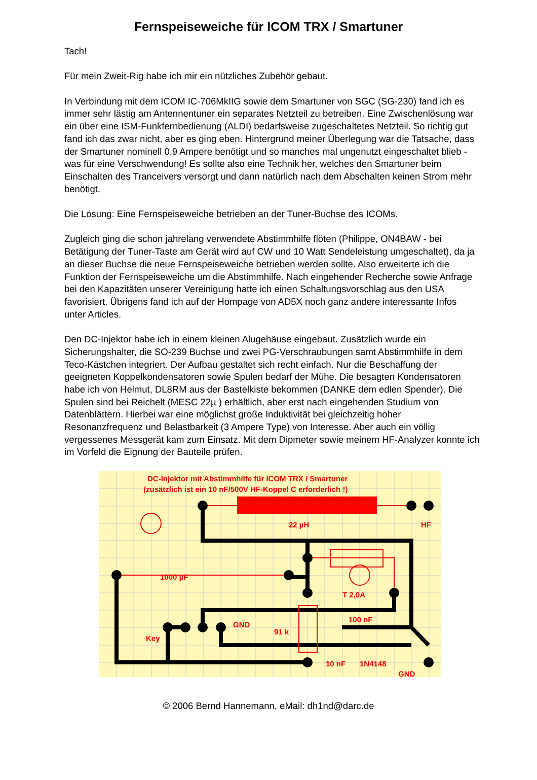Fernspeiseweiche für ICOM TRX / Smartuner
Tach!
Für mein Zweit-Rig habe ich mir ein nützliches Zubehör gebaut.
In Verbindung mit dem ICOM IC-706MkIIG sowie dem Smartuner von SGC (SG-230) fand ich es immer sehr lästig am Antennentuner ein separates Netzteil zu betreiben. Eine Zwischenlösung war ein über eine ISM-Funkfernbedienung (ALDI) bedarfsweise zugeschaltetes Netzteil. So richtig gut fand ich das zwar nicht, aber es ging eben. Hintergrund meiner Überlegung war die Tatsache, dass der Smartuner nominell 0,9 Ampere benötigt und so manches mal ungenutzt eingeschaltet blieb - was für eine Verschwendung! Es sollte also eine Technik her, welches den Smartuner beim Einschalten des Tranceivers versorgt und dann natürlich nach dem Abschalten keinen Strom mehr benötigt.
Die Lösung: Eine Fernspeiseweiche betrieben an der Tuner-Buchse des ICOMs.
Zugleich ging die schon jahrelang verwendete Abstimmhilfe flöten (Philippe, ON4BAW - bei Betätigung der Tuner-Taste am Gerät wird auf CW und 10 Watt Sendeleistung umgeschaltet), da ja an dieser Buchse die neue Fernspeiseweiche betrieben werden sollte. Also erweiterte ich die Funktion der Fernspeiseweiche um die Abstimmhilfe. Nach eingehender Recherche sowie Anfrage bei den Kapazitäten unserer Vereinigung hatte ich einen Schaltungsvorschlag aus den USA favorisiert. Übrigens fand ich auf der Hompage von AD5X noch ganz andere interessante Infos unter Articles.
Den DC-Injektor habe ich in einem kleinen Alugehäuse eingebaut. Zusätzlich wurde ein Sicherungshalter, die SO-239 Buchse und zwei PG-Verschraubungen samt Abstimmhilfe in dem Teco-Kästchen integriert. Der Aufbau gestaltet sich recht einfach. Nur die Beschaffung der geeigneten Koppelkondensatoren sowie Spulen bedarf der Mühe. Die besagten Kondensatoren habe ich von Helmut, DL8RM aus der Bastelkiste bekommen (DANKE dem edlen Spender). Die Spulen sind bei Reichelt (MESC 22µ ) erhältlich, aber erst nach eingehenden Studium von Datenblättern. Hierbei war eine möglichst große Induktivität bei gleichzeitig hoher Resonanzfrequenz und Belastbarkeit (3 Ampere Type) von Interesse. Aber auch ein völlig vergessenes Messgerät kam zum Einsatz. Mit dem Dipmeter sowie meinem HF-Analyzer konnte ich im Vorfeld die Eignung der Bauteile prüfen.
DC-Injektor mit Abstimmhilfe für ICOM TRX / Smartuner
(zusätzlich ist ein 10 nF/500V HF-Koppel C erforderlich !)
22 µH
HF
1000 µF
T 2,0A
100 nF
GND
91 k
Key
10 nF
1N4148
GND
© 2006 Bernd Hannemann, eMail: dh1nd@darc.de